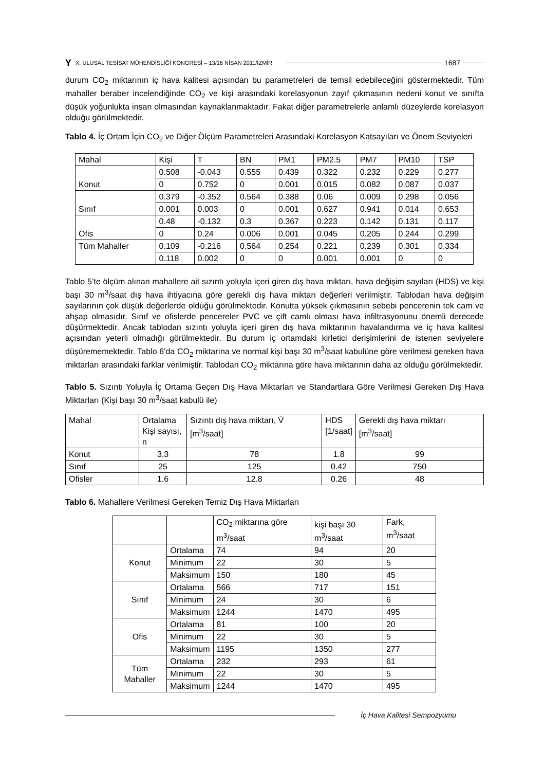Y X. ULUSAL TESİSAT MÜHENDİSLİĞİ KONGRESİ – 13/16 NİSAN 2011/İZMİR 1687
durum CO<sub>2</sub> miktarının iç hava kalitesi açısından bu parametreleri de temsil edebileceğini göstermektedir. Tüm mahaller beraber incelendiğinde CO<sub>2</sub> ve kişi arasındaki korelasyonun zayıf çıkmasının nedeni konut ve sınıfta düşük yoğunlukta insan olmasından kaynaklanmaktadır. Fakat diğer parametrelerle anlamlı düzeylerde korelasyon olduğu görülmektedir.
Tablo 4. İç Ortam İçin CO<sub>2</sub> ve Diğer Ölçüm Parametreleri Arasındaki Korelasyon Katsayıları ve Önem Seviyeleri
| Mahal | Kişi | T | BN | PM1 | PM2.5 | PM7 | PM10 | TSP |
| --- | --- | --- | --- | --- | --- | --- | --- | --- |
| Konut | 0.508 | -0.043 | 0.555 | 0.439 | 0.322 | 0.232 | 0.229 | 0.277 |
| | 0 | 0.752 | 0 | 0.001 | 0.015 | 0.082 | 0.087 | 0.037 |
| Sınıf | 0.379 | -0.352 | 0.564 | 0.388 | 0.06 | 0.009 | 0.298 | 0.056 |
| | 0.001 | 0.003 | 0 | 0.001 | 0.627 | 0.941 | 0.014 | 0.653 |
| Ofis | 0.48 | -0.132 | 0.3 | 0.367 | 0.223 | 0.142 | 0.131 | 0.117 |
| | 0 | 0.24 | 0.006 | 0.001 | 0.045 | 0.205 | 0.244 | 0.299 |
| Tüm Mahaller | 0.109 | -0.216 | 0.564 | 0.254 | 0.221 | 0.239 | 0.301 | 0.334 |
| | 0.118 | 0.002 | 0 | 0 | 0.001 | 0.001 | 0 | 0 |
Tablo 5’te ölçüm alınan mahallere ait sızıntı yoluyla içeri giren dış hava miktarı, hava değişim sayıları (HDS) ve kişi başı 30 m<sup>3</sup>/saat dış hava ihtiyacına göre gerekli dış hava miktarı değerleri verilmiştir. Tablodan hava değişim sayılarının çok düşük değerlerde olduğu görülmektedir. Konutta yüksek çıkmasının sebebi pencerenin tek cam ve ahşap olmasıdır. Sınıf ve ofislerde pencereler PVC ve çift camlı olması hava infiltrasyonunu önemli derecede düşürmektedir. Ancak tablodan sızıntı yoluyla içeri giren dış hava miktarının havalandırma ve iç hava kalitesi açısından yeterli olmadığı görülmektedir. Bu durum iç ortamdaki kirletici derişimlerini de istenen seviyelere düşürememektedir. Tablo 6’da CO<sub>2</sub> miktarına ve normal kişi başı 30 m<sup>3</sup>/saat kabulüne göre verilmesi gereken hava miktarları arasındaki farklar verilmiştir. Tablodan CO<sub>2</sub> miktarına göre hava miktarının daha az olduğu görülmektedir.
Tablo 5. Sızıntı Yoluyla İç Ortama Geçen Dış Hava Miktarları ve Standartlara Göre Verilmesi Gereken Dış Hava Miktarları (Kişi başı 30 m<sup>3</sup>/saat kabulü ile)
| Mahal | Ortalama Kişi sayısı, n | Sızıntı dış hava miktarı, V̇ [m<sup>3</sup>/saat] | HDS [1/saat] | Gerekli dış hava miktarı [m<sup>3</sup>/saat] |
| --- | --- | --- | --- | --- |
| Konut | 3.3 | 78 | 1.8 | 99 |
| Sınıf | 25 | 125 | 0.42 | 750 |
| Ofisler | 1.6 | 12.8 | 0.26 | 48 |
Tablo 6. Mahallere Verilmesi Gereken Temiz Dış Hava Miktarları
| | | CO<sub>2</sub> miktarına göre m<sup>3</sup>/saat | kişi başı 30 m<sup>3</sup>/saat | Fark, m<sup>3</sup>/saat |
| --- | --- | --- | --- | --- |
| Konut | Ortalama | 74 | 94 | 20 |
| | Minimum | 22 | 30 | 5 |
| | Maksimum | 150 | 180 | 45 |
| Sınıf | Ortalama | 566 | 717 | 151 |
| | Minimum | 24 | 30 | 6 |
| | Maksimum | 1244 | 1470 | 495 |
| Ofis | Ortalama | 81 | 100 | 20 |
| | Minimum | 22 | 30 | 5 |
| | Maksimum | 1195 | 1350 | 277 |
| Tüm Mahaller | Ortalama | 232 | 293 | 61 |
| | Minimum | 22 | 30 | 5 |
| | Maksimum | 1244 | 1470 | 495 |
İç Hava Kalitesi Sempozyumu